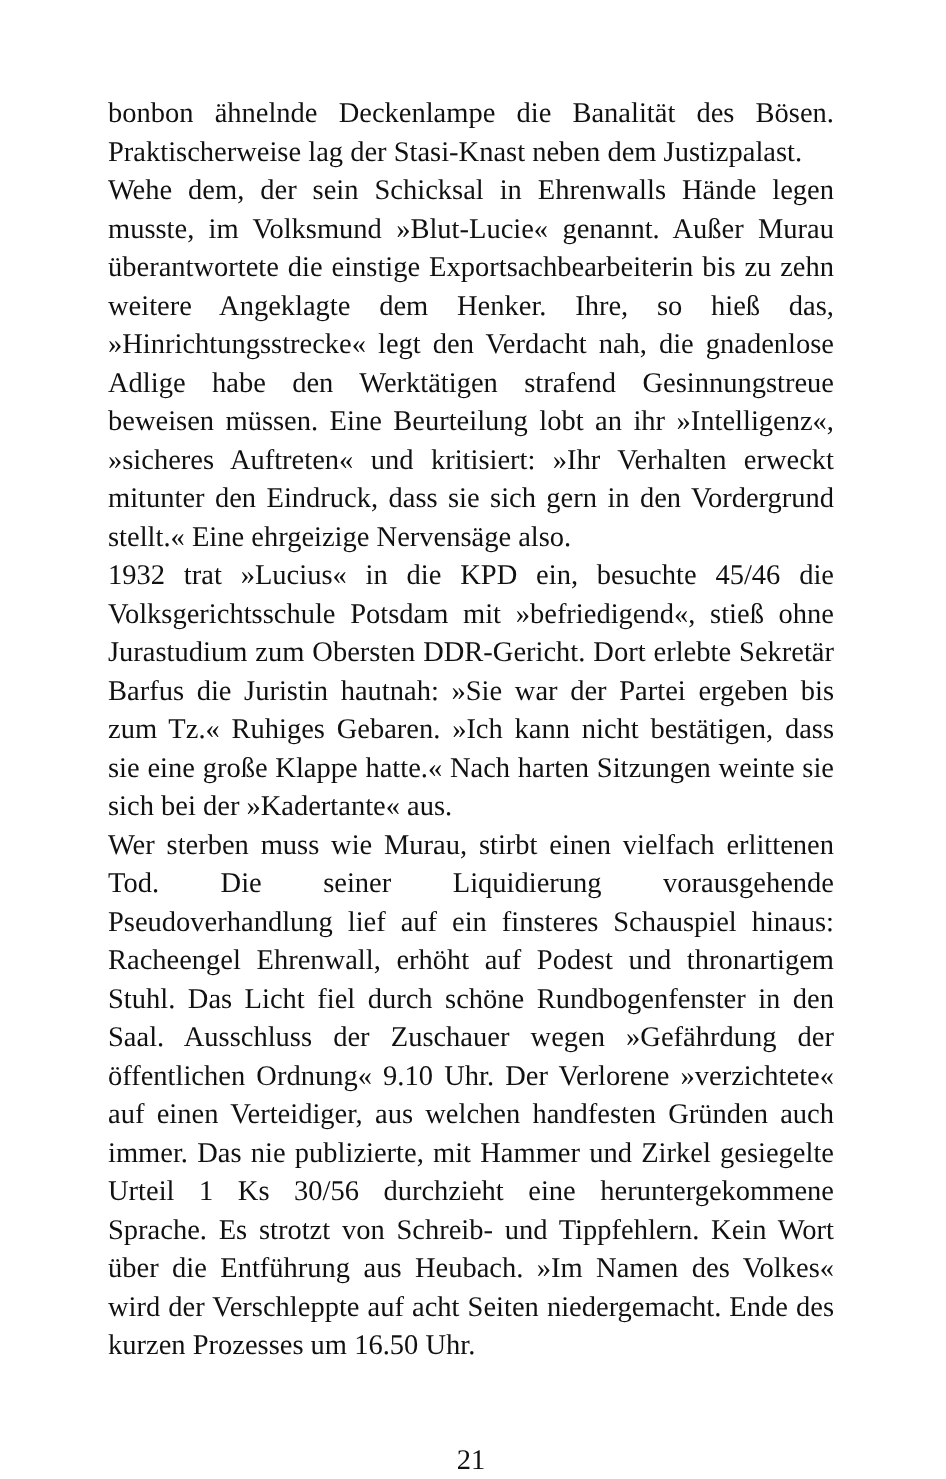bonbon ähnelnde Deckenlampe die Banalität des Bösen. Prakti­scherweise lag der Stasi-Knast neben dem Justizpalast.
Wehe dem, der sein Schicksal in Ehrenwalls Hände legen musste, im Volksmund »Blut-Lucie« genannt. Außer Murau überantwor­tete die einstige Exportsachbearbeiterin bis zu zehn weitere An­geklagte dem Henker. Ihre, so hieß das, »Hinrichtungsstrecke« legt den Verdacht nah, die gnadenlose Adlige habe den Werktä­tigen strafend Gesinnungstreue beweisen müssen. Eine Beurtei­lung lobt an ihr »Intelligenz«, »sicheres Auftreten« und kritisiert: »Ihr Verhalten erweckt mitunter den Eindruck, dass sie sich gern in den Vordergrund stellt.« Eine ehrgeizige Nervensäge also.
1932 trat »Lucius« in die KPD ein, besuchte 45/46 die Volksge­richtsschule Potsdam mit »befriedigend«, stieß ohne Jurastudi­um zum Obersten DDR-Gericht. Dort erlebte Sekretär Barfus die Juristin hautnah: »Sie war der Partei ergeben bis zum Tz.« Ruhiges Gebaren. »Ich kann nicht bestätigen, dass sie eine große Klappe hatte.« Nach harten Sitzungen weinte sie sich bei der »Kadertante« aus.
Wer sterben muss wie Murau, stirbt einen vielfach erlittenen Tod. Die seiner Liquidierung vorausgehende Pseudoverhand­lung lief auf ein finsteres Schauspiel hinaus: Racheengel Ehren­wall, erhöht auf Podest und thronartigem Stuhl. Das Licht fiel durch schöne Rundbogenfenster in den Saal. Ausschluss der Zuschauer wegen »Gefährdung der öffentlichen Ordnung« 9.10 Uhr. Der Verlorene »verzichtete« auf einen Verteidiger, aus welchen handfesten Gründen auch immer. Das nie publizierte, mit Hammer und Zirkel gesiegelte Urteil 1 Ks 30/56 durchzieht eine heruntergekommene Sprache. Es strotzt von Schreib- und Tippfehlern. Kein Wort über die Entführung aus Heubach. »Im Namen des Volkes« wird der Verschleppte auf acht Seiten nie­dergemacht. Ende des kurzen Prozesses um 16.50 Uhr.
21